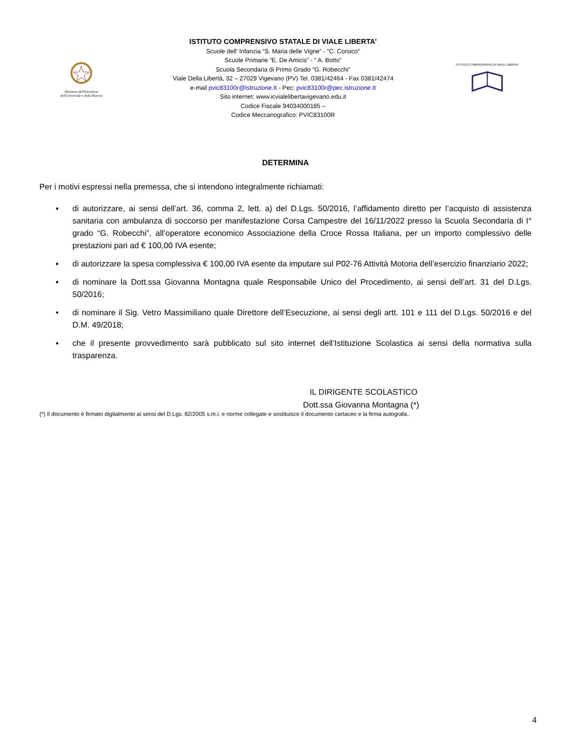Ministero dell'Istruzione
dell'Università e della Ricerca
ISTITUTO COMPRENSIVO STATALE DI VIALE LIBERTA’
Scuole dell’ Infanzia “S. Maria delle Vigne” - “C. Corsico”
Scuole Primarie “E. De Amicis” - “ A. Botto”
Scuola Secondaria di Primo Grado “G. Robecchi”
Viale Della Libertà, 32 – 27029 Vigevano (PV) Tel. 0381/42464 - Fax 0381/42474
e-mail pvic83100r@Istruzione.It - Pec: pvic83100r@pec.istruzione.It
Sito internet: www.icvialelibertavigevano.edu.it
Codice Fiscale 94034000185 –
Codice Meccanografico: PVIC83100R
ISTITUTO COMPRENSIVO DI VIALE LIBERTA'
DETERMINA
Per i motivi espressi nella premessa, che si intendono integralmente richiamati:
▪ di autorizzare, ai sensi dell’art. 36, comma 2, lett. a) del D.Lgs. 50/2016, l’affidamento diretto per l’acquisto di assistenza sanitaria con ambulanza di soccorso per manifestazione Corsa Campestre del 16/11/2022 presso la Scuola Secondaria di I° grado “G. Robecchi”, all’operatore economico Associazione della Croce Rossa Italiana, per un importo complessivo delle prestazioni pari ad € 100,00 IVA esente;
▪ di autorizzare la spesa complessiva € 100,00 IVA esente da imputare sul P02-76 Attività Motoria dell’esercizio finanziario 2022;
▪ di nominare la Dott.ssa Giovanna Montagna quale Responsabile Unico del Procedimento, ai sensi dell’art. 31 del D.Lgs. 50/2016;
• di nominare il Sig. Vetro Massimiliano quale Direttore dell’Esecuzione, ai sensi degli artt. 101 e 111 del D.Lgs. 50/2016 e del D.M. 49/2018;
▪ che il presente provvedimento sarà pubblicato sul sito internet dell’Istituzione Scolastica ai sensi della normativa sulla trasparenza.
IL DIRIGENTE SCOLASTICO
Dott.ssa Giovanna Montagna (*)
(*) Il documento è firmato digitalmente ai sensi del D.Lgs. 82/2005 s.m.i. e norme collegate e sostituisce il documento cartaceo e la firma autografa..
4